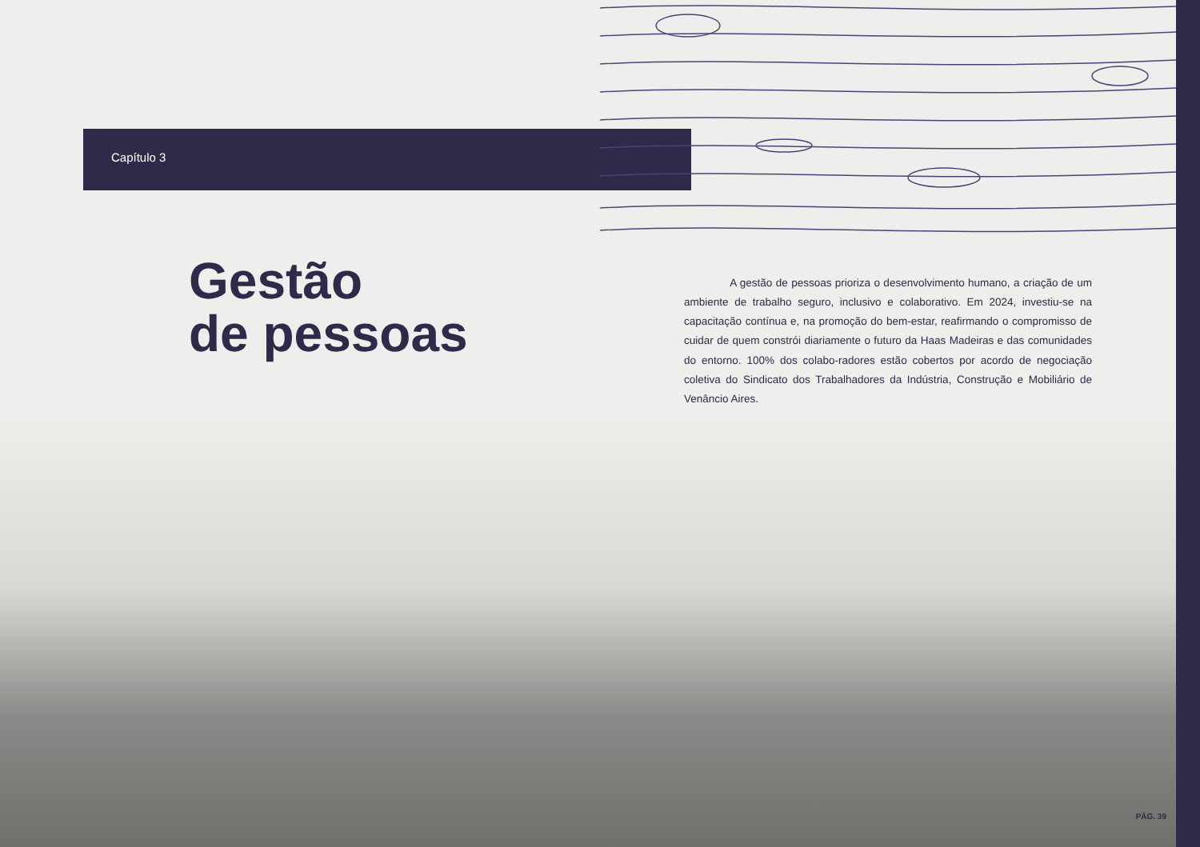Capítulo 3
Gestão
de pessoas
A gestão de pessoas prioriza o desenvolvimento humano, a criação de um ambiente de trabalho seguro, inclusivo e colaborativo. Em 2024, investiu-se na capacitação contínua e, na promoção do bem-estar, reafirmando o compromisso de cuidar de quem constrói diariamente o futuro da Haas Madeiras e das comunidades do entorno. 100% dos colabo-radores estão cobertos por acordo de negociação coletiva do Sindicato dos Trabalhadores da Indústria, Construção e Mobiliário de Venâncio Aires.
PÁG. 39